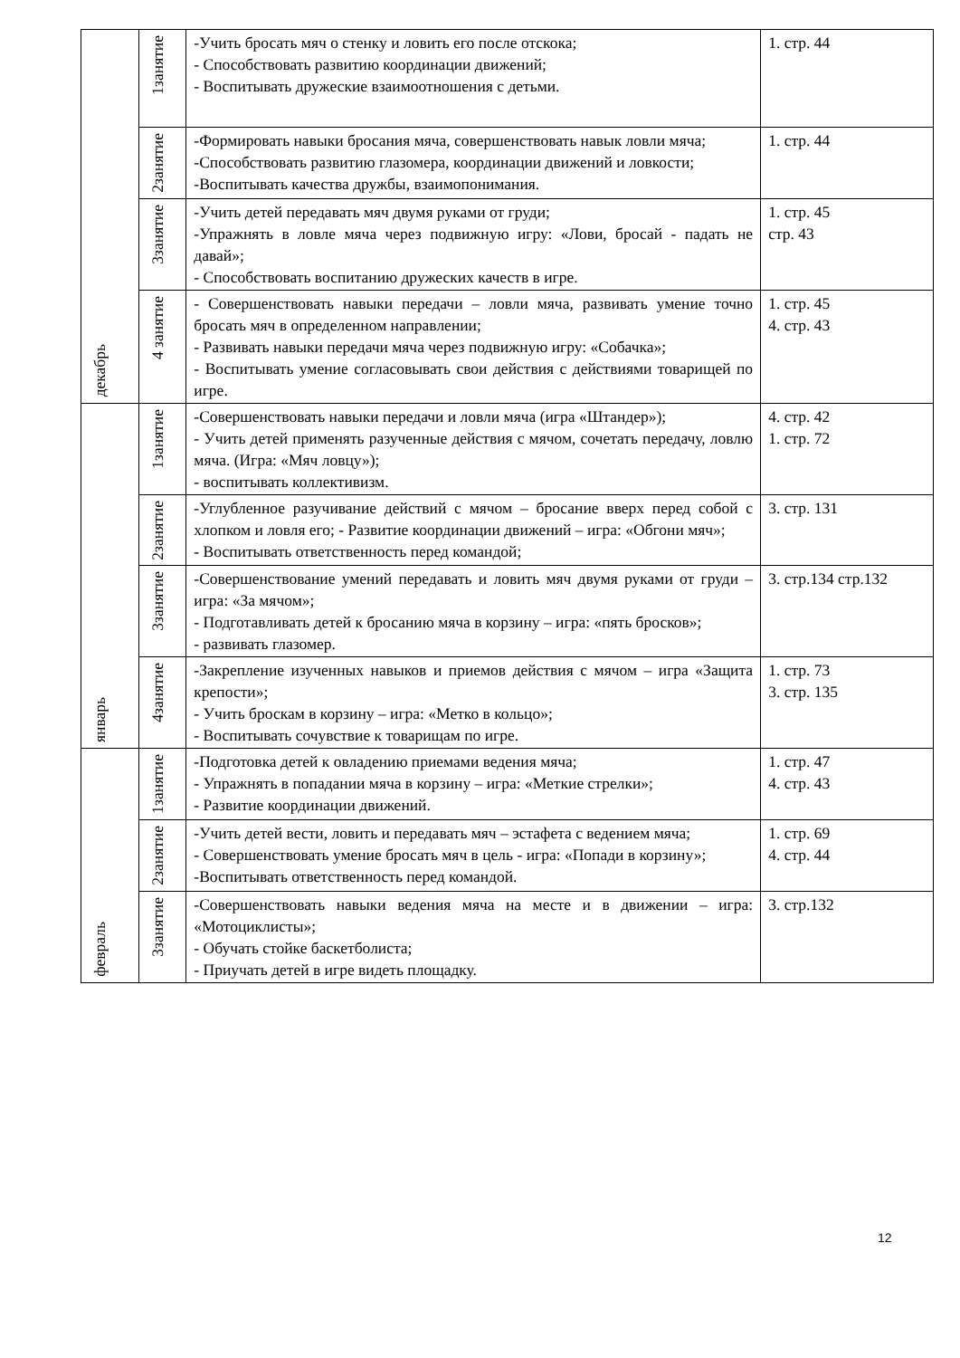| декабрь | 1занятие | -Учить бросать мяч о стенку и ловить его после отскока; - Способствовать развитию координации движений; - Воспитывать дружеские взаимоотношения с детьми. | 1. стр. 44 |
| | 2занятие | -Формировать навыки бросания мяча, совершенствовать навык ловли мяча; -Способствовать развитию глазомера, координации движений и ловкости; -Воспитывать качества дружбы, взаимопонимания. | 1. стр. 44 |
| | 3занятие | -Учить детей передавать мяч двумя руками от груди; -Упражнять в ловле мяча через подвижную игру: «Лови, бросай - падать не давай»; - Способствовать воспитанию дружеских качеств в игре. | 1. стр. 45 стр. 43 |
| | 4 занятие | - Совершенствовать навыки передачи – ловли мяча, развивать умение точно бросать мяч в определенном направлении; - Развивать навыки передачи мяча через подвижную игру: «Собачка»; - Воспитывать умение согласовывать свои действия с действиями товарищей по игре. | 1. стр. 45 4. стр. 43 |
| январь | 1занятие | -Совершенствовать навыки передачи и ловли мяча (игра «Штандер»); - Учить детей применять разученные действия с мячом, сочетать передачу, ловлю мяча. (Игра: «Мяч ловцу»); - воспитывать коллективизм. | 4. стр. 42 1. стр. 72 |
| | 2занятие | -Углубленное разучивание действий с мячом – бросание вверх перед собой с хлопком и ловля его; - Развитие координации движений – игра: «Обгони мяч»; - Воспитывать ответственность перед командой; | 3. стр. 131 |
| | 3занятие | -Совершенствование умений передавать и ловить мяч двумя руками от груди – игра: «За мячом»; - Подготавливать детей к бросанию мяча в корзину – игра: «пять бросков»; - развивать глазомер. | 3. стр.134 стр.132 |
| | 4занятие | -Закрепление изученных навыков и приемов действия с мячом – игра «Защита крепости»; - Учить броскам в корзину – игра: «Метко в кольцо»; - Воспитывать сочувствие к товарищам по игре. | 1. стр. 73 3. стр. 135 |
| февраль | 1занятие | -Подготовка детей к овладению приемами ведения мяча; - Упражнять в попадании мяча в корзину – игра: «Меткие стрелки»; - Развитие координации движений. | 1. стр. 47 4. стр. 43 |
| | 2занятие | -Учить детей вести, ловить и передавать мяч – эстафета с ведением мяча; - Совершенствовать умение бросать мяч в цель - игра: «Попади в корзину»; -Воспитывать ответственность перед командой. | 1. стр. 69 4. стр. 44 |
| | 3занятие | -Совершенствовать навыки ведения мяча на месте и в движении – игра: «Мотоциклисты»; - Обучать стойке баскетболиста; - Приучать детей в игре видеть площадку. | 3. стр.132 |
12